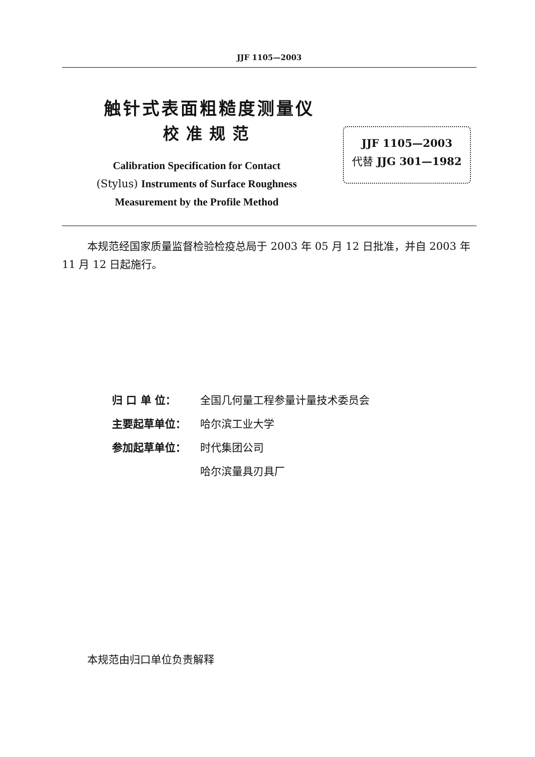JJF 1105—2003
触针式表面粗糙度测量仪
校准规范
JJF 1105—2003
代替 JJG 301—1982
Calibration Specification for Contact
(Stylus) Instruments of Surface Roughness
Measurement by the Profile Method
本规范经国家质量监督检验检疫总局于 2003 年 05 月 12 日批准，并自 2003 年 11 月 12 日起施行。
归 口 单 位： 全国几何量工程参量计量技术委员会
主要起草单位： 哈尔滨工业大学
参加起草单位： 时代集团公司
哈尔滨量具刃具厂
本规范由归口单位负责解释